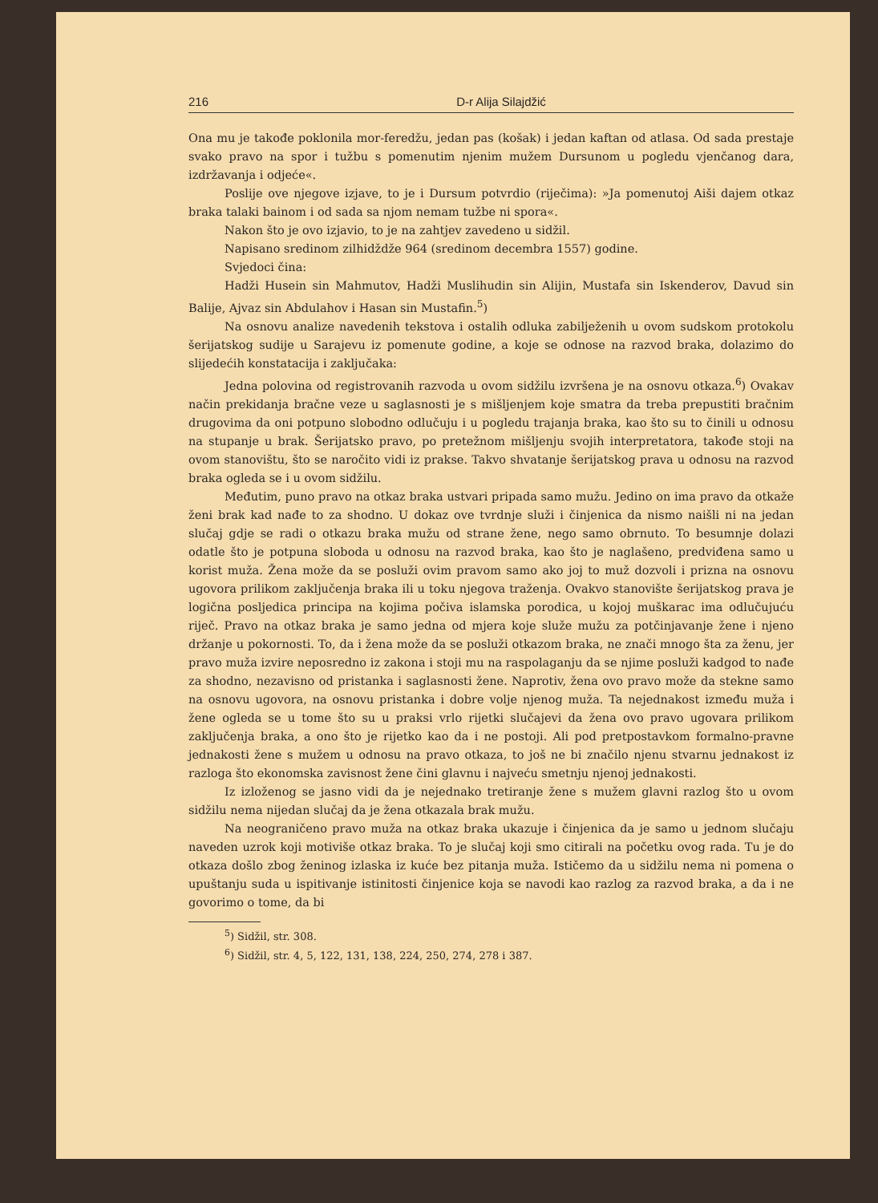216 D-r Alija Silajdžić
Ona mu je takođe poklonila mor-feredžu, jedan pas (košak) i jedan kaftan od atlasa. Od sada prestaje svako pravo na spor i tužbu s pomenutim njenim mužem Dursunom u pogledu vjenčanog dara, izdržavanja i odjeće«.
Poslije ove njegove izjave, to je i Dursum potvrdio (riječima): »Ja pomenutoj Aiši dajem otkaz braka talaki bainom i od sada sa njom nemam tužbe ni spora«.
Nakon što je ovo izjavio, to je na zahtjev zavedeno u sidžil.
Napisano sredinom zilhidždže 964 (sredinom decembra 1557) godine.
Svjedoci čina:
Hadži Husein sin Mahmutov, Hadži Muslihudin sin Alijin, Mustafa sin Iskenderov, Davud sin Balije, Ajvaz sin Abdulahov i Hasan sin Mustafin.<sup>5</sup>)
Na osnovu analize navedenih tekstova i ostalih odluka zabilježenih u ovom sudskom protokolu šerijatskog sudije u Sarajevu iz pomenute godine, a koje se odnose na razvod braka, dolazimo do slijedećih konstatacija i zaključaka:
Jedna polovina od registrovanih razvoda u ovom sidžilu izvršena je na osnovu otkaza.<sup>6</sup>) Ovakav način prekidanja bračne veze u saglasnosti je s mišljenjem koje smatra da treba prepustiti bračnim drugovima da oni potpuno slobodno odlučuju i u pogledu trajanja braka, kao što su to činili u odnosu na stupanje u brak. Šerijatsko pravo, po pretežnom mišljenju svojih interpretatora, takođe stoji na ovom stanovištu, što se naročito vidi iz prakse. Takvo shvatanje šerijatskog prava u odnosu na razvod braka ogleda se i u ovom sidžilu.
Međutim, puno pravo na otkaz braka ustvari pripada samo mužu. Jedino on ima pravo da otkaže ženi brak kad nađe to za shodno. U dokaz ove tvrdnje služi i činjenica da nismo naišli ni na jedan slučaj gdje se radi o otkazu braka mužu od strane žene, nego samo obrnuto. To besumnje dolazi odatle što je potpuna sloboda u odnosu na razvod braka, kao što je naglašeno, predviđena samo u korist muža. Žena može da se posluži ovim pravom samo ako joj to muž dozvoli i prizna na osnovu ugovora prilikom zaključenja braka ili u toku njegova traženja. Ovakvo stanovište šerijatskog prava je logična posljedica principa na kojima počiva islamska porodica, u kojoj muškarac ima odlučujuću riječ. Pravo na otkaz braka je samo jedna od mjera koje služe mužu za potčinjavanje žene i njeno držanje u pokornosti. To, da i žena može da se posluži otkazom braka, ne znači mnogo šta za ženu, jer pravo muža izvire neposredno iz zakona i stoji mu na raspolaganju da se njime posluži kadgod to nađe za shodno, nezavisno od pristanka i saglasnosti žene. Naprotiv, žena ovo pravo može da stekne samo na osnovu ugovora, na osnovu pristanka i dobre volje njenog muža. Ta nejednakost između muža i žene ogleda se u tome što su u praksi vrlo rijetki slučajevi da žena ovo pravo ugovara prilikom zaključenja braka, a ono što je rijetko kao da i ne postoji. Ali pod pretpostavkom formalno-pravne jednakosti žene s mužem u odnosu na pravo otkaza, to još ne bi značilo njenu stvarnu jednakost iz razloga što ekonomska zavisnost žene čini glavnu i najveću smetnju njenoj jednakosti.
Iz izloženog se jasno vidi da je nejednako tretiranje žene s mužem glavni razlog što u ovom sidžilu nema nijedan slučaj da je žena otkazala brak mužu.
Na neograničeno pravo muža na otkaz braka ukazuje i činjenica da je samo u jednom slučaju naveden uzrok koji motiviše otkaz braka. To je slučaj koji smo citirali na početku ovog rada. Tu je do otkaza došlo zbog ženinog izlaska iz kuće bez pitanja muža. Ističemo da u sidžilu nema ni pomena o upuštanju suda u ispitivanje istinitosti činjenice koja se navodi kao razlog za razvod braka, a da i ne govorimo o tome, da bi
<sup>5</sup>) Sidžil, str. 308.
<sup>6</sup>) Sidžil, str. 4, 5, 122, 131, 138, 224, 250, 274, 278 i 387.